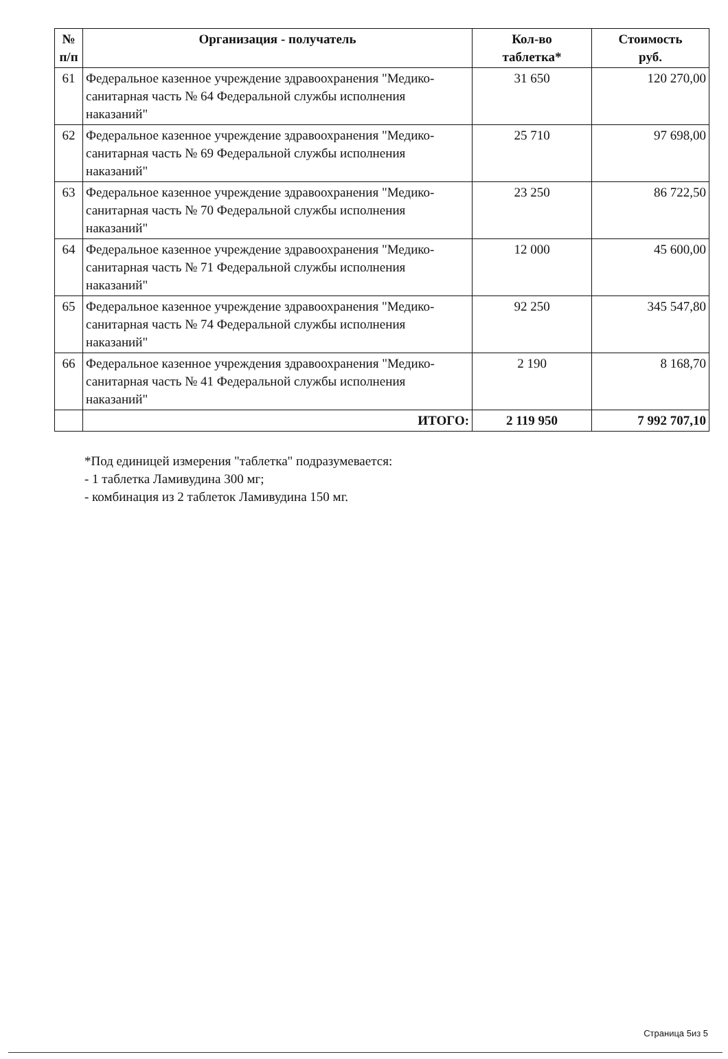| № п/п | Организация - получатель | Кол-во таблетка* | Стоимость руб. |
| --- | --- | --- | --- |
| 61 | Федеральное казенное учреждение здравоохранения "Медико-санитарная часть № 64 Федеральной службы исполнения наказаний" | 31 650 | 120 270,00 |
| 62 | Федеральное казенное учреждение здравоохранения "Медико-санитарная часть № 69 Федеральной службы исполнения наказаний" | 25 710 | 97 698,00 |
| 63 | Федеральное казенное учреждение здравоохранения "Медико-санитарная часть № 70 Федеральной службы исполнения наказаний" | 23 250 | 86 722,50 |
| 64 | Федеральное казенное учреждение здравоохранения "Медико-санитарная часть № 71 Федеральной службы исполнения наказаний" | 12 000 | 45 600,00 |
| 65 | Федеральное казенное учреждение здравоохранения "Медико-санитарная часть № 74 Федеральной службы исполнения наказаний" | 92 250 | 345 547,80 |
| 66 | Федеральное казенное учреждения здравоохранения "Медико-санитарная часть № 41 Федеральной службы исполнения наказаний" | 2 190 | 8 168,70 |
| | ИТОГО: | 2 119 950 | 7 992 707,10 |
*Под единицей измерения "таблетка" подразумевается:
- 1 таблетка Ламивудина 300 мг;
- комбинация из 2 таблеток Ламивудина 150 мг.
Страница 5из 5